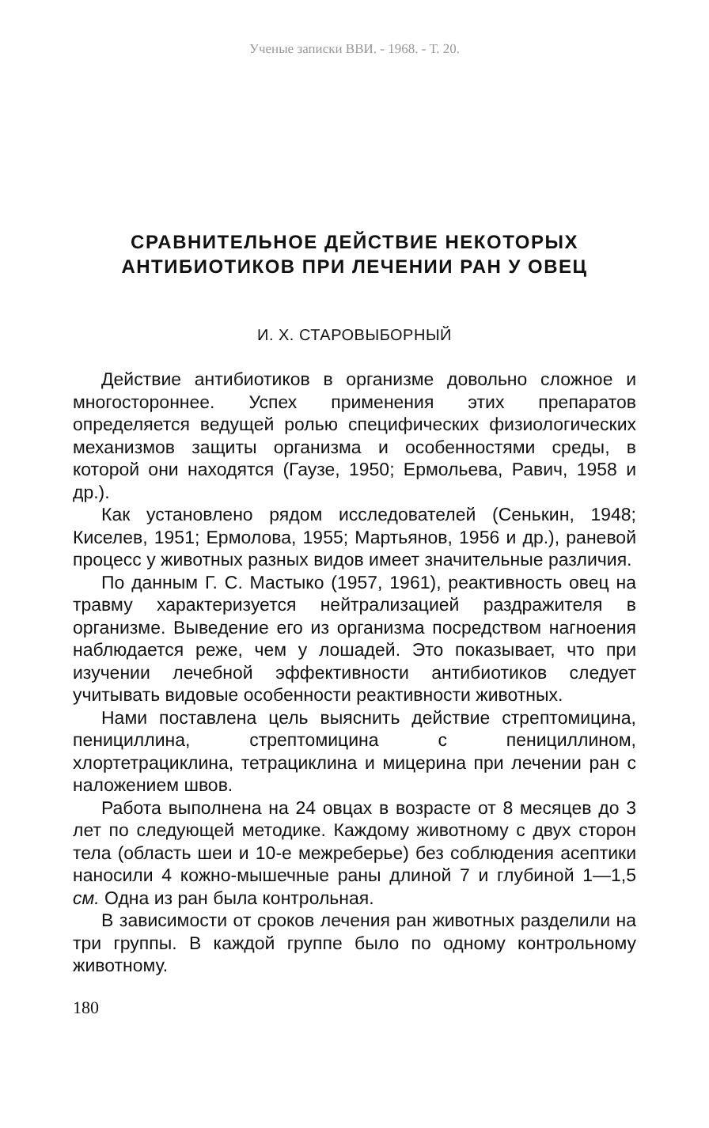Ученые записки ВВИ. - 1968. - Т. 20.
СРАВНИТЕЛЬНОЕ ДЕЙСТВИЕ НЕКОТОРЫХ
АНТИБИОТИКОВ ПРИ ЛЕЧЕНИИ РАН У ОВЕЦ
И. Х. СТАРОВЫБОРНЫЙ
Действие антибиотиков в организме довольно сложное и многостороннее. Успех применения этих препаратов определяется ведущей ролью специфических физиологических механизмов защиты организма и особенностями среды, в которой они находятся (Гаузе, 1950; Ермольева, Равич, 1958 и др.).
Как установлено рядом исследователей (Сенькин, 1948; Киселев, 1951; Ермолова, 1955; Мартьянов, 1956 и др.), раневой процесс у животных разных видов имеет значительные различия.
По данным Г. С. Мастыко (1957, 1961), реактивность овец на травму характеризуется нейтрализацией раздражителя в организме. Выведение его из организма посредством нагноения наблюдается реже, чем у лошадей. Это показывает, что при изучении лечебной эффективности антибиотиков следует учитывать видовые особенности реактивности животных.
Нами поставлена цель выяснить действие стрептомицина, пенициллина, стрептомицина с пенициллином, хлортетрациклина, тетрациклина и мицерина при лечении ран с наложением швов.
Работа выполнена на 24 овцах в возрасте от 8 месяцев до 3 лет по следующей методике. Каждому животному с двух сторон тела (область шеи и 10-е межреберье) без соблюдения асептики наносили 4 кожно-мышечные раны длиной 7 и глубиной 1—1,5 см. Одна из ран была контрольная.
В зависимости от сроков лечения ран животных разделили на три группы. В каждой группе было по одному контрольному животному.
180